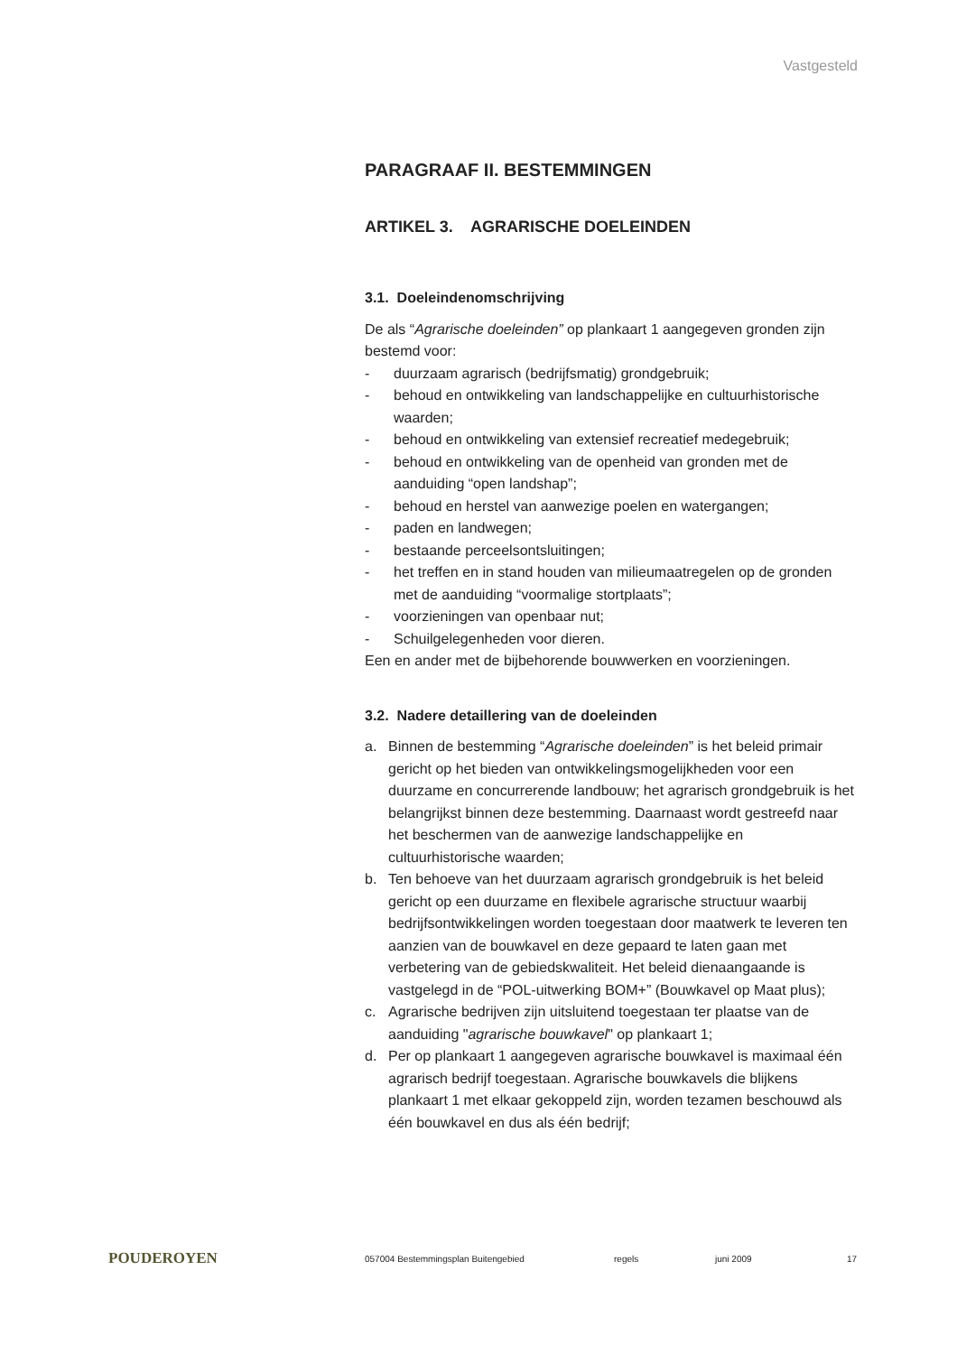Vastgesteld
PARAGRAAF II. BESTEMMINGEN
ARTIKEL 3. AGRARISCHE DOELEINDEN
3.1. Doeleindenomschrijving
De als “Agrarische doeleinden” op plankaart 1 aangegeven gronden zijn bestemd voor:
- duurzaam agrarisch (bedrijfsmatig) grondgebruik;
- behoud en ontwikkeling van landschappelijke en cultuurhistorische waarden;
- behoud en ontwikkeling van extensief recreatief medegebruik;
- behoud en ontwikkeling van de openheid van gronden met de aanduiding “open landshap”;
- behoud en herstel van aanwezige poelen en watergangen;
- paden en landwegen;
- bestaande perceelsontsluitingen;
- het treffen en in stand houden van milieumaatregelen op de gronden met de aanduiding “voormalige stortplaats”;
- voorzieningen van openbaar nut;
- Schuilgelegenheden voor dieren.
Een en ander met de bijbehorende bouwwerken en voorzieningen.
3.2. Nadere detaillering van de doeleinden
a. Binnen de bestemming “Agrarische doeleinden” is het beleid primair gericht op het bieden van ontwikkelingsmogelijkheden voor een duurzame en concurrerende landbouw; het agrarisch grondgebruik is het belangrijkst binnen deze bestemming. Daarnaast wordt gestreefd naar het beschermen van de aanwezige landschappelijke en cultuurhistorische waarden;
b. Ten behoeve van het duurzaam agrarisch grondgebruik is het beleid gericht op een duurzame en flexibele agrarische structuur waarbij bedrijfsontwikkelingen worden toegestaan door maatwerk te leveren ten aanzien van de bouwkavel en deze gepaard te laten gaan met verbetering van de gebiedskwaliteit. Het beleid dienaangaande is vastgelegd in de “POL-uitwerking BOM+” (Bouwkavel op Maat plus);
c. Agrarische bedrijven zijn uitsluitend toegestaan ter plaatse van de aanduiding "agrarische bouwkavel" op plankaart 1;
d. Per op plankaart 1 aangegeven agrarische bouwkavel is maximaal één agrarisch bedrijf toegestaan. Agrarische bouwkavels die blijkens plankaart 1 met elkaar gekoppeld zijn, worden tezamen beschouwd als één bouwkavel en dus als één bedrijf;
POUDEROYEN 057004 Bestemmingsplan Buitengebied regels juni 2009 17